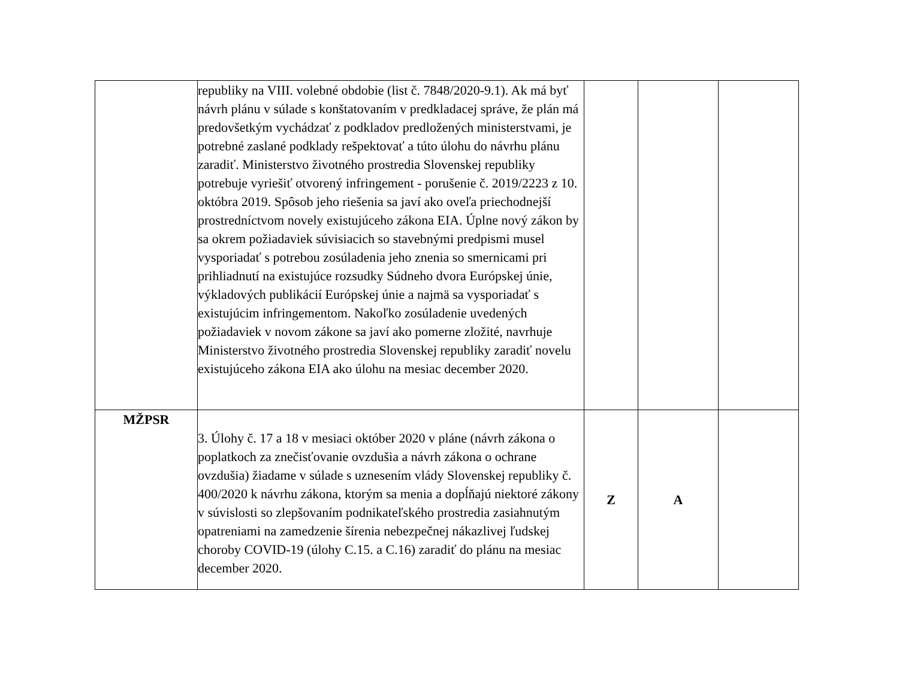| | republiky na VIII. volebné obdobie (list č. 7848/2020-9.1). Ak má byť návrh plánu v súlade s konštatovaním v predkladacej správe, že plán má predovšetkým vychádzať z podkladov predložených ministerstvami, je potrebné zaslané podklady rešpektovať a túto úlohu do návrhu plánu zaradiť. Ministerstvo životného prostredia Slovenskej republiky potrebuje vyriešiť otvorený infringement - porušenie č. 2019/2223 z 10. októbra 2019. Spôsob jeho riešenia sa javí ako oveľa priechodnejší prostredníctvom novely existujúceho zákona EIA. Úplne nový zákon by sa okrem požiadaviek súvisiacich so stavebnými predpismi musel vysporiadať s potrebou zosúladenia jeho znenia so smernicami pri prihliadnutí na existujúce rozsudky Súdneho dvora Európskej únie, výkladových publikácií Európskej únie a najmä sa vysporiadať s existujúcim infringementom. Nakoľko zosúladenie uvedených požiadaviek v novom zákone sa javí ako pomerne zložité, navrhuje Ministerstvo životného prostredia Slovenskej republiky zaradiť novelu existujúceho zákona EIA ako úlohu na mesiac december 2020. | | | |
| MŽPSR | 3. Úlohy č. 17 a 18 v mesiaci október 2020 v pláne (návrh zákona o poplatkoch za znečisťovanie ovzdušia a návrh zákona o ochrane ovzdušia) žiadame v súlade s uznesením vlády Slovenskej republiky č. 400/2020 k návrhu zákona, ktorým sa menia a dopĺňajú niektoré zákony v súvislosti so zlepšovaním podnikateľského prostredia zasiahnutým opatreniami na zamedzenie šírenia nebezpečnej nákazlivej ľudskej choroby COVID-19 (úlohy C.15. a C.16) zaradiť do plánu na mesiac december 2020. | Z | A | |